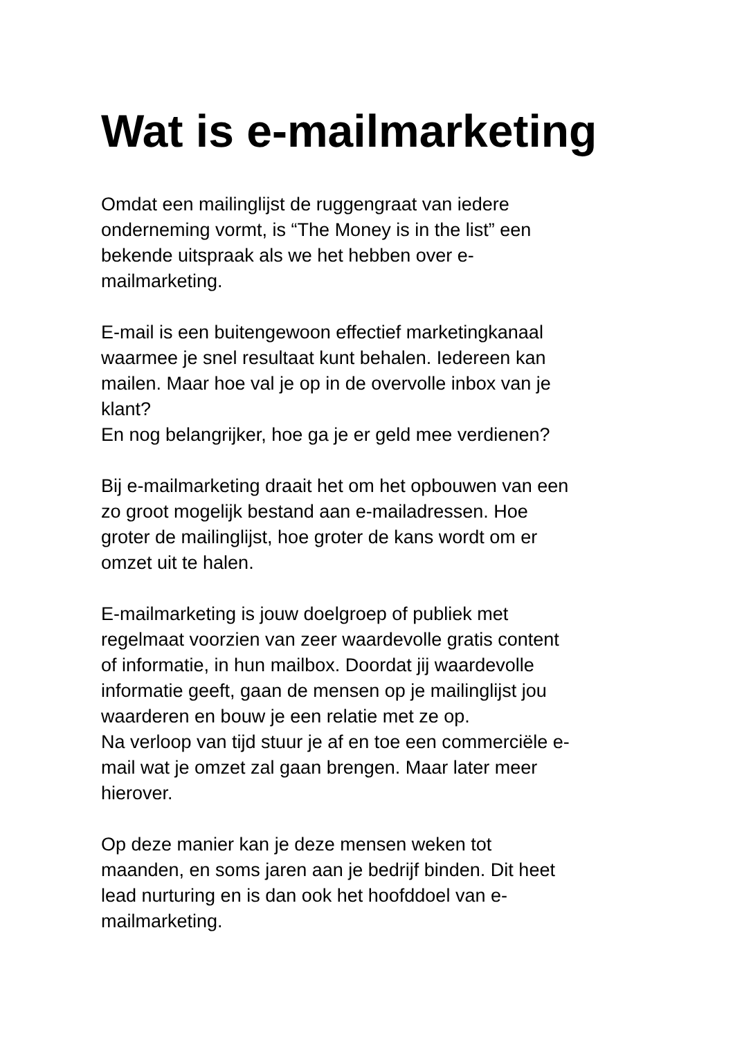Wat is e-mailmarketing
Omdat een mailinglijst de ruggengraat van iedere
onderneming vormt, is “The Money is in the list” een
bekende uitspraak als we het hebben over e-
mailmarketing.
E-mail is een buitengewoon effectief marketingkanaal
waarmee je snel resultaat kunt behalen. Iedereen kan
mailen. Maar hoe val je op in de overvolle inbox van je
klant?
En nog belangrijker, hoe ga je er geld mee verdienen?
Bij e-mailmarketing draait het om het opbouwen van een
zo groot mogelijk bestand aan e-mailadressen. Hoe
groter de mailinglijst, hoe groter de kans wordt om er
omzet uit te halen.
E-mailmarketing is jouw doelgroep of publiek met
regelmaat voorzien van zeer waardevolle gratis content
of informatie, in hun mailbox. Doordat jij waardevolle
informatie geeft, gaan de mensen op je mailinglijst jou
waarderen en bouw je een relatie met ze op.
Na verloop van tijd stuur je af en toe een commerciële e-
mail wat je omzet zal gaan brengen. Maar later meer
hierover.
Op deze manier kan je deze mensen weken tot
maanden, en soms jaren aan je bedrijf binden. Dit heet
lead nurturing en is dan ook het hoofddoel van e-
mailmarketing.